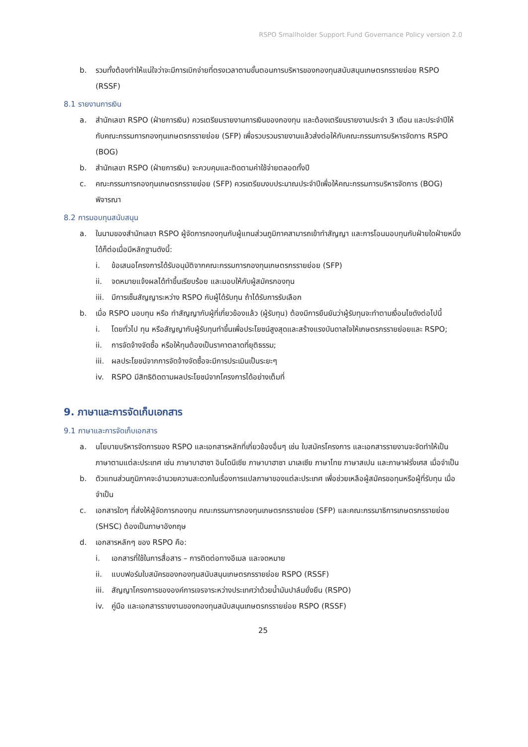RSPO Smallholder Support Fund Governance Policy version 2.0
b. รวมทั้งต้องทำให้แน่ใจว่าจะมีการเบิกจ่ายที่ตรงเวลาตามขั้นตอนการบริหารของกองทุนสนับสนุนเกษตรกรรายย่อย RSPO (RSSF)
8.1 รายงานการเงิน
a. สำนักเลขา RSPO (ฝ่ายการเงิน) ควรเตรียมรายงานการเงินของกองทุน และต้องเตรียมรายงานประจำ 3 เดือน และประจำปีให้กับคณะกรรมการกองทุนเกษตรกรรายย่อย (SFP) เพื่อรวบรวมรายงานแล้วส่งต่อให้กับคณะกรรมการบริหารจัดการ RSPO (BOG)
b. สำนักเลขา RSPO (ฝ่ายการเงิน) จะควบคุมและติดตามค่าใช้จ่ายตลอดทั้งปี
c. คณะกรรมการกองทุนเกษตรกรรายย่อย (SFP) ควรเตรียมงบประมาณประจำปีเพื่อให้คณะกรรมการบริหารจัดการ (BOG) พิจารณา
8.2 การมอบทุนสนับสนุน
a. ในนามของสำนักเลขา RSPO ผู้จัดการกองทุนกับผู้แทนส่วนภูมิภาคสามารถเข้าทำสัญญา และการโอนมอบทุนกับฝ่ายใดฝ่ายหนึ่งได้ก็ต่อเมื่อมีหลักฐานดังนี้:
i. ข้อเสนอโครงการได้รับอนุมัติจากคณะกรรมการกองทุนเกษตรกรรายย่อย (SFP)
ii. จดหมายแจ้งผลได้ทำขึ้นเรียบร้อย และมอบให้กับผู้สมัครกองทุน
iii. มีการเซ็นสัญญาระหว่าง RSPO กับผู้ได้รับทุน ถ้าได้รับการรับเลือก
b. เมื่อ RSPO มอบทุน หรือ ทำสัญญากับผู้ที่เกี่ยวข้องแล้ว (ผู้รับทุน) ต้องมีการยืนยันว่าผู้รับทุนจะทำตามเงื่อนไขดังต่อไปนี้
i. โดยทั่วไป ทุน หรือสัญญากับผู้รับทุนทำขึ้นเพื่อประโยชน์สูงสุดและสร้างแรงบันดาลใจให้เกษตรกรรายย่อยและ RSPO;
ii. การจัดจ้างจัดซื้อ หรือให้ทุนต้องเป็นราคาตลาดที่ยุติธรรม;
iii. ผลประโยชน์จากการจัดจ้างจัดซื้อจะมีการประเมินเป็นระยะๆ
iv. RSPO มีสิทธิติดตามผลประโยชน์จากโครงการได้อย่างเต็มที่
9. ภาษาและการจัดเก็บเอกสาร
9.1 ภาษาและการจัดเก็บเอกสาร
a. นโยบายบริหารจัดการของ RSPO และเอกสารหลักที่เกี่ยวข้องอื่นๆ เช่น ใบสมัครโครงการ และเอกสารรายงานจะจัดทำให้เป็นภาษาตามแต่ละประเทศ เช่น ภาษาบาฮาซา อินโดนีเซีย ภาษาบาฮาซา มาเลเซีย ภาษาไทย ภาษาสเปน และภาษาฝรั่งเศส เมื่อจำเป็น
b. ตัวแทนส่วนภูมิภาคจะอำนวยความสะดวกในเรื่องการแปลภาษาของแต่ละประเทศ เพื่อช่วยเหลือผู้สมัครขอทุนหรือผู้ที่รับทุน เมื่อจำเป็น
c. เอกสารใดๆ ที่ส่งให้ผู้จัดการกองทุน คณะกรรมการกองทุนเกษตรกรรายย่อย (SFP) และคณะกรรมาธิการเกษตรกรรายย่อย (SHSC) ต้องเป็นภาษาอังกฤษ
d. เอกสารหลักๆ ของ RSPO คือ:
i. เอกสารที่ใช้ในการสื่อสาร – การติดต่อทางอีเมล และจดหมาย
ii. แบบฟอร์มใบสมัครของกองทุนสนับสนุนเกษตรกรรายย่อย RSPO (RSSF)
iii. สัญญาโครงการขององค์การเจรจาระหว่างประเทศว่าด้วยน้ำมันปาล์มยั่งยืน (RSPO)
iv. คู่มือ และเอกสารรายงานของกองทุนสนับสนุนเกษตรกรรายย่อย RSPO (RSSF)
25